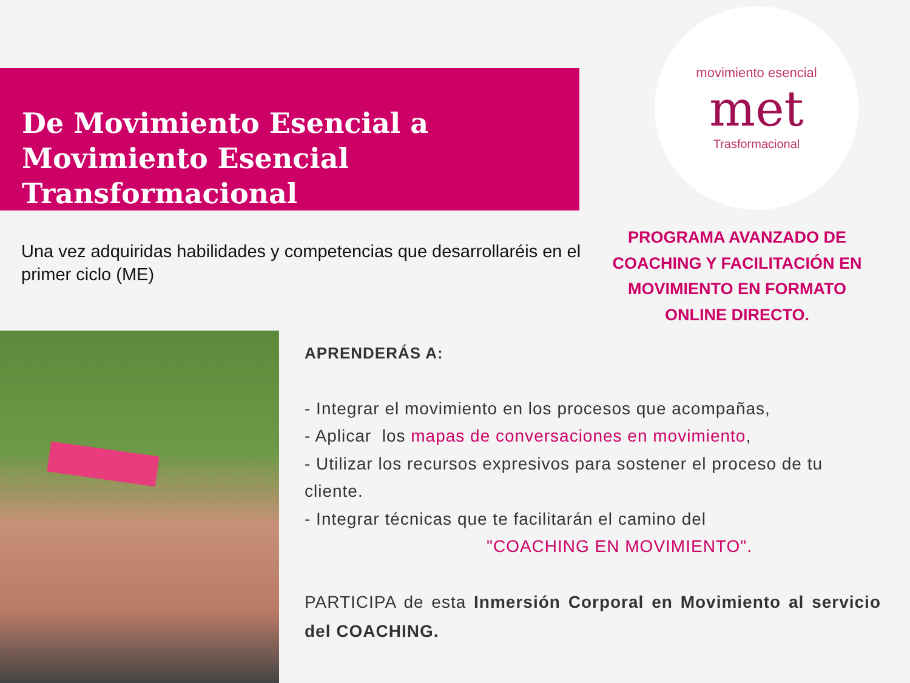De Movimiento Esencial a Movimiento Esencial Transformacional
movimiento esencial
met
Trasformacional
Una vez adquiridas habilidades y competencias que desarrollaréis en el primer ciclo (ME)
PROGRAMA AVANZADO DE COACHING Y FACILITACIÓN EN MOVIMIENTO EN FORMATO ONLINE DIRECTO.
APRENDERÁS A:
- Integrar el movimiento en los procesos que acompañas,
- Aplicar los mapas de conversaciones en movimiento,
- Utilizar los recursos expresivos para sostener el proceso de tu cliente.
- Integrar técnicas que te facilitarán el camino del
"COACHING EN MOVIMIENTO".
PARTICIPA de esta Inmersión Corporal en Movimiento al servicio del COACHING.